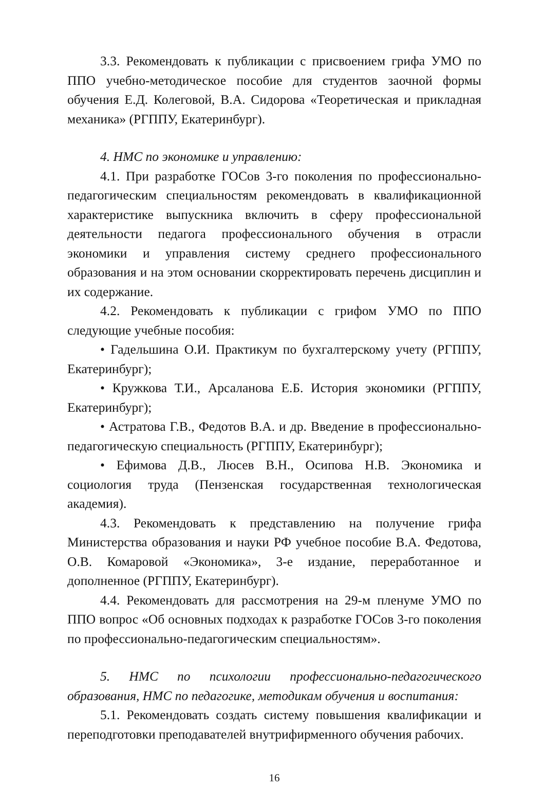3.3. Рекомендовать к публикации с присвоением грифа УМО по ППО учебно-методическое пособие для студентов заочной формы обучения Е.Д. Колеговой, В.А. Сидорова «Теоретическая и прикладная механика» (РГППУ, Екатеринбург).
4. НМС по экономике и управлению:
4.1. При разработке ГОСов 3-го поколения по профессионально-педагогическим специальностям рекомендовать в квалификационной характеристике выпускника включить в сферу профессиональной деятельности педагога профессионального обучения в отрасли экономики и управления систему среднего профессионального образования и на этом основании скорректировать перечень дисциплин и их содержание.
4.2. Рекомендовать к публикации с грифом УМО по ППО следующие учебные пособия:
• Гадельшина О.И. Практикум по бухгалтерскому учету (РГППУ, Екатеринбург);
• Кружкова Т.И., Арсаланова Е.Б. История экономики (РГППУ, Екатеринбург);
• Астратова Г.В., Федотов В.А. и др. Введение в профессионально-педагогическую специальность (РГППУ, Екатеринбург);
• Ефимова Д.В., Люсев В.Н., Осипова Н.В. Экономика и социология труда (Пензенская государственная технологическая академия).
4.3. Рекомендовать к представлению на получение грифа Министерства образования и науки РФ учебное пособие В.А. Федотова, О.В. Комаровой «Экономика», 3-е издание, переработанное и дополненное (РГППУ, Екатеринбург).
4.4. Рекомендовать для рассмотрения на 29-м пленуме УМО по ППО вопрос «Об основных подходах к разработке ГОСов 3-го поколения по профессионально-педагогическим специальностям».
5. НМС по психологии профессионально-педагогического образования, НМС по педагогике, методикам обучения и воспитания:
5.1. Рекомендовать создать систему повышения квалификации и переподготовки преподавателей внутрифирменного обучения рабочих.
16